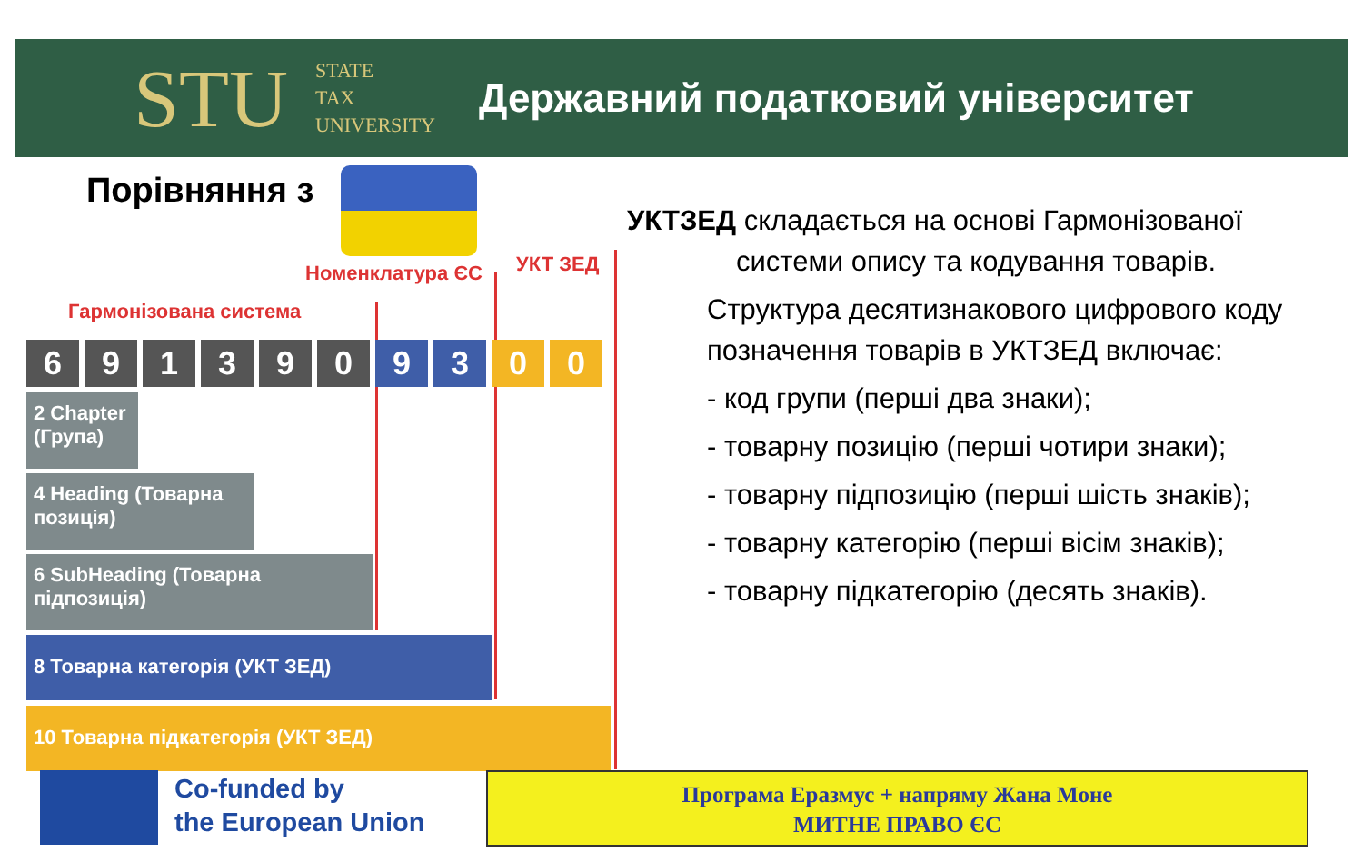STU
STATE
TAX
UNIVERSITY
Державний податковий університет
Порівняння з
Гармонізована система
Номенклатура ЄС УКТ ЗЕД
6 9 1 3 9 0 9 3 0 0
2 Chapter (Група)
4 Heading (Товарна позиція)
6 SubHeading (Товарна підпозиція)
8 Товарна категорія (УКТ ЗЕД)
10 Товарна підкатегорія (УКТ ЗЕД)
УКТЗЕД складається на основі Гармонізованої
системи опису та кодування товарів.
Структура десятизнакового цифрового коду позначення товарів в УКТЗЕД включає:
- код групи (перші два знаки);
- товарну позицію (перші чотири знаки);
- товарну підпозицію (перші шість знаків);
- товарну категорію (перші вісім знаків);
- товарну підкатегорію (десять знаків).
Co-funded by
the European Union
Програма Еразмус + напряму Жана Моне
МИТНЕ ПРАВО ЄС